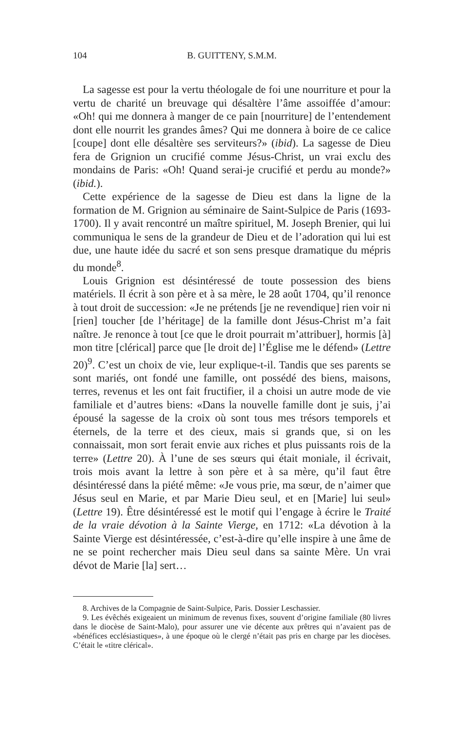104 B. GUITTENY, S.M.M.
La sagesse est pour la vertu théologale de foi une nourriture et pour la vertu de charité un breuvage qui désaltère l’âme assoiffée d’amour: «Oh! qui me donnera à manger de ce pain [nourriture] de l’entendement dont elle nourrit les grandes âmes? Qui me donnera à boire de ce calice [coupe] dont elle désaltère ses serviteurs?» (ibid). La sagesse de Dieu fera de Grignion un crucifié comme Jésus-Christ, un vrai exclu des mondains de Paris: «Oh! Quand serai-je crucifié et perdu au monde?» (ibid.).
Cette expérience de la sagesse de Dieu est dans la ligne de la formation de M. Grignion au séminaire de Saint-Sulpice de Paris (1693-1700). Il y avait rencontré un maître spirituel, M. Joseph Brenier, qui lui communiqua le sens de la grandeur de Dieu et de l’adoration qui lui est due, une haute idée du sacré et son sens presque dramatique du mépris du monde<sup>8</sup>.
Louis Grignion est désintéressé de toute possession des biens matériels. Il écrit à son père et à sa mère, le 28 août 1704, qu’il renonce à tout droit de succession: «Je ne prétends [je ne revendique] rien voir ni [rien] toucher [de l’héritage] de la famille dont Jésus-Christ m’a fait naître. Je renonce à tout [ce que le droit pourrait m’attribuer], hormis [à] mon titre [clérical] parce que [le droit de] l’Église me le défend» (Lettre 20)<sup>9</sup>. C’est un choix de vie, leur explique-t-il. Tandis que ses parents se sont mariés, ont fondé une famille, ont possédé des biens, maisons, terres, revenus et les ont fait fructifier, il a choisi un autre mode de vie familiale et d’autres biens: «Dans la nouvelle famille dont je suis, j’ai épousé la sagesse de la croix où sont tous mes trésors temporels et éternels, de la terre et des cieux, mais si grands que, si on les connaissait, mon sort ferait envie aux riches et plus puissants rois de la terre» (Lettre 20). À l’une de ses sœurs qui était moniale, il écrivait, trois mois avant la lettre à son père et à sa mère, qu’il faut être désintéressé dans la piété même: «Je vous prie, ma sœur, de n’aimer que Jésus seul en Marie, et par Marie Dieu seul, et en [Marie] lui seul» (Lettre 19). Être désintéressé est le motif qui l’engage à écrire le Traité de la vraie dévotion à la Sainte Vierge, en 1712: «La dévotion à la Sainte Vierge est désintéressée, c’est-à-dire qu’elle inspire à une âme de ne se point rechercher mais Dieu seul dans sa sainte Mère. Un vrai dévot de Marie [la] sert…
8. Archives de la Compagnie de Saint-Sulpice, Paris. Dossier Leschassier.
9. Les évêchés exigeaient un minimum de revenus fixes, souvent d’origine familiale (80 livres dans le diocèse de Saint-Malo), pour assurer une vie décente aux prêtres qui n’avaient pas de «bénéfices ecclésiastiques», à une époque où le clergé n’était pas pris en charge par les diocèses. C’était le «titre clérical».